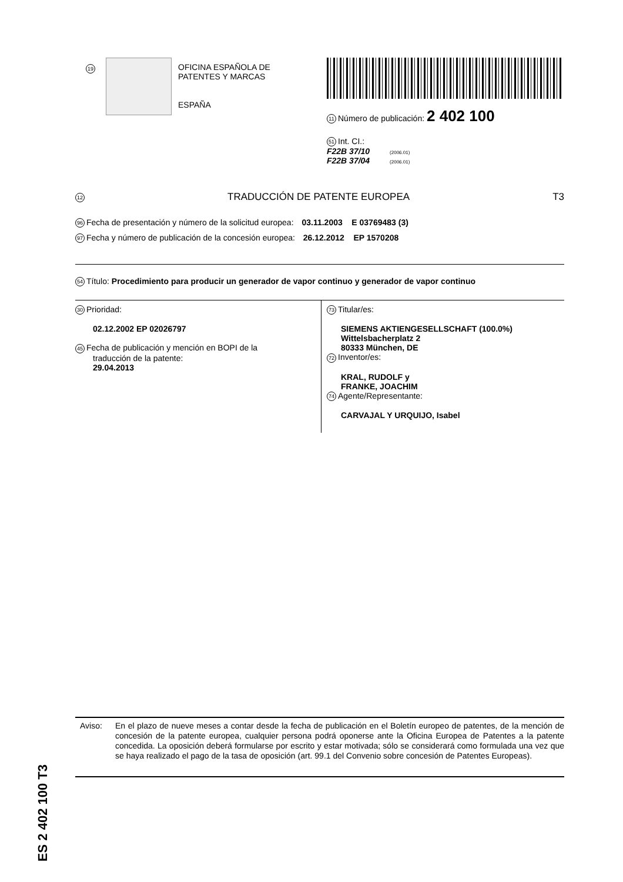19
OFICINA ESPAÑOLA DE
PATENTES Y MARCAS
ESPAÑA
11 Número de publicación: 2 402 100
51 Int. CI.:
F22B 37/10 (2006.01)
F22B 37/04 (2006.01)
12 TRADUCCIÓN DE PATENTE EUROPEA T3
96 Fecha de presentación y número de la solicitud europea: 03.11.2003 E 03769483 (3)
97 Fecha y número de publicación de la concesión europea: 26.12.2012 EP 1570208
54 Título: Procedimiento para producir un generador de vapor continuo y generador de vapor continuo
30 Prioridad:
02.12.2002 EP 02026797
45 Fecha de publicación y mención en BOPI de la
traducción de la patente:
29.04.2013
73 Titular/es:
SIEMENS AKTIENGESELLSCHAFT (100.0%)
Wittelsbacherplatz 2
80333 München, DE
72 Inventor/es:
KRAL, RUDOLF y
FRANKE, JOACHIM
74 Agente/Representante:
CARVAJAL Y URQUIJO, Isabel
ES 2 402 100 T3
Aviso: En el plazo de nueve meses a contar desde la fecha de publicación en el Boletín europeo de patentes, de la mención de concesión de la patente europea, cualquier persona podrá oponerse ante la Oficina Europea de Patentes a la patente concedida. La oposición deberá formularse por escrito y estar motivada; sólo se considerará como formulada una vez que se haya realizado el pago de la tasa de oposición (art. 99.1 del Convenio sobre concesión de Patentes Europeas).